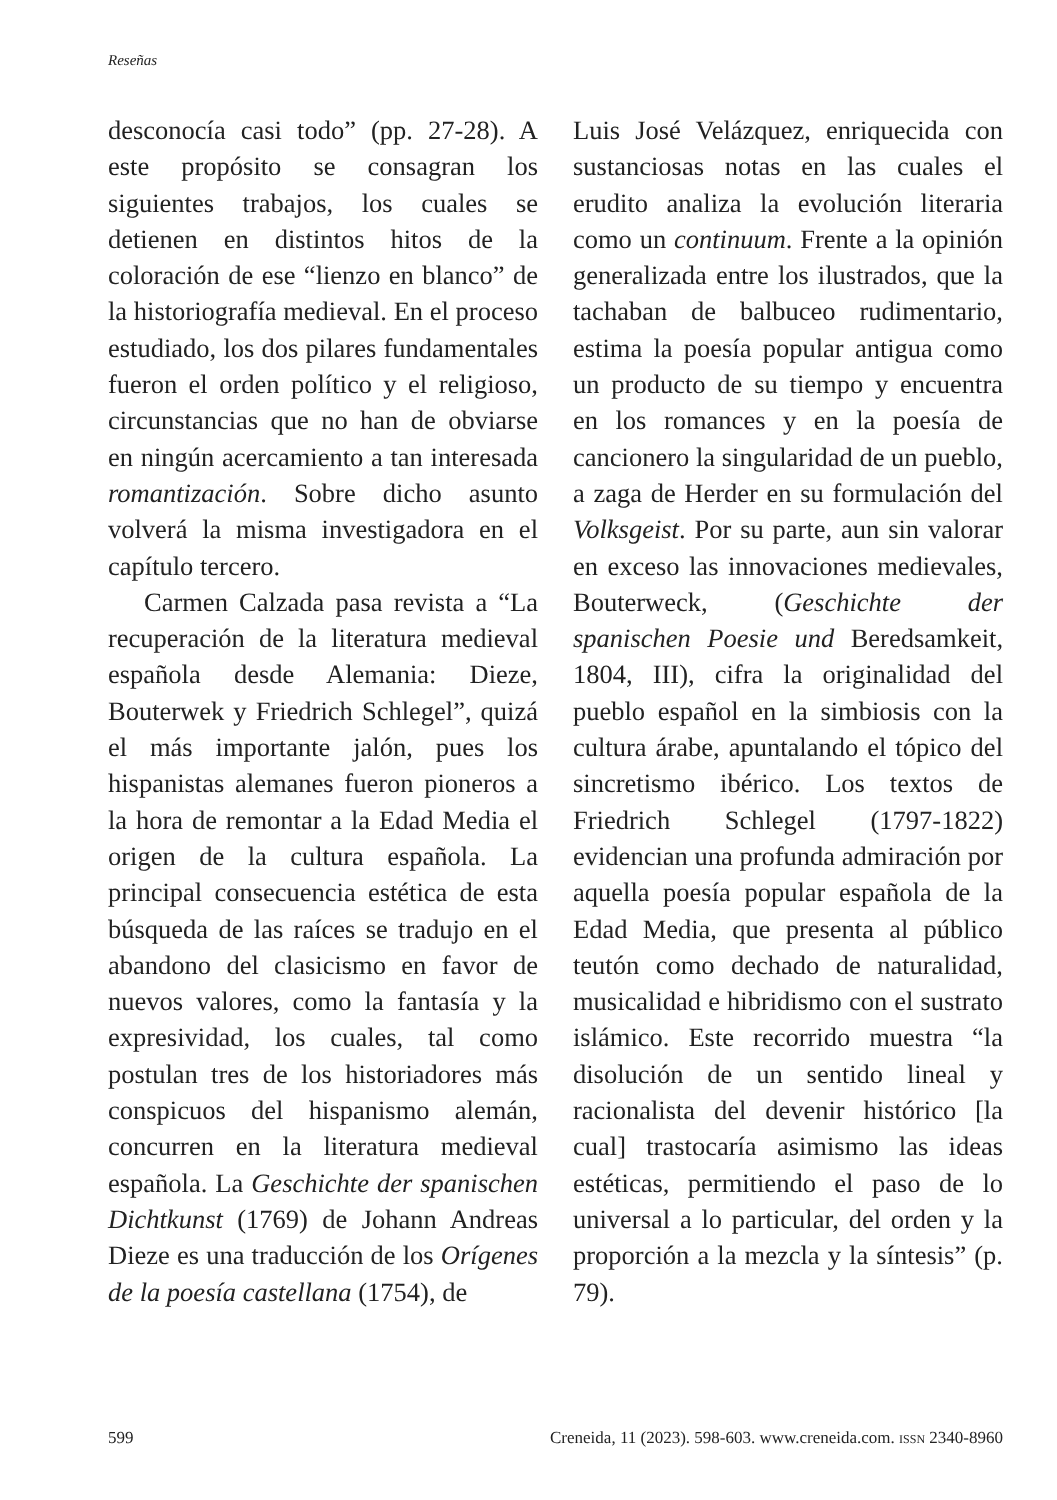Reseñas
desconocía casi todo” (pp. 27-28). A este propósito se consagran los siguientes trabajos, los cuales se detienen en distintos hitos de la coloración de ese “lienzo en blanco” de la historiografía medieval. En el proceso estudiado, los dos pilares fundamentales fueron el orden político y el religioso, circunstancias que no han de obviarse en ningún acercamiento a tan interesada romantización. Sobre dicho asunto volverá la misma investigadora en el capítulo tercero.
Carmen Calzada pasa revista a “La recuperación de la literatura medieval española desde Alemania: Dieze, Bouterwek y Friedrich Schlegel”, quizá el más importante jalón, pues los hispanistas alemanes fueron pioneros a la hora de remontar a la Edad Media el origen de la cultura española. La principal consecuencia estética de esta búsqueda de las raíces se tradujo en el abandono del clasicismo en favor de nuevos valores, como la fantasía y la expresividad, los cuales, tal como postulan tres de los historiadores más conspicuos del hispanismo alemán, concurren en la literatura medieval española. La Geschichte der spanischen Dichtkunst (1769) de Johann Andreas Dieze es una traducción de los Orígenes de la poesía castellana (1754), de
Luis José Velázquez, enriquecida con sustanciosas notas en las cuales el erudito analiza la evolución literaria como un continuum. Frente a la opinión generalizada entre los ilustrados, que la tachaban de balbuceo rudimentario, estima la poesía popular antigua como un producto de su tiempo y encuentra en los romances y en la poesía de cancionero la singularidad de un pueblo, a zaga de Herder en su formulación del Volksgeist. Por su parte, aun sin valorar en exceso las innovaciones medievales, Bouterweck, (Geschichte der spanischen Poesie und Beredsamkeit, 1804, III), cifra la originalidad del pueblo español en la simbiosis con la cultura árabe, apuntalando el tópico del sincretismo ibérico. Los textos de Friedrich Schlegel (1797-1822) evidencian una profunda admiración por aquella poesía popular española de la Edad Media, que presenta al público teutón como dechado de naturalidad, musicalidad e hibridismo con el sustrato islámico. Este recorrido muestra “la disolución de un sentido lineal y racionalista del devenir histórico [la cual] trastocaría asimismo las ideas estéticas, permitiendo el paso de lo universal a lo particular, del orden y la proporción a la mezcla y la síntesis” (p. 79).
599 Creneida, 11 (2023). 598-603. www.creneida.com. ISSN 2340-8960